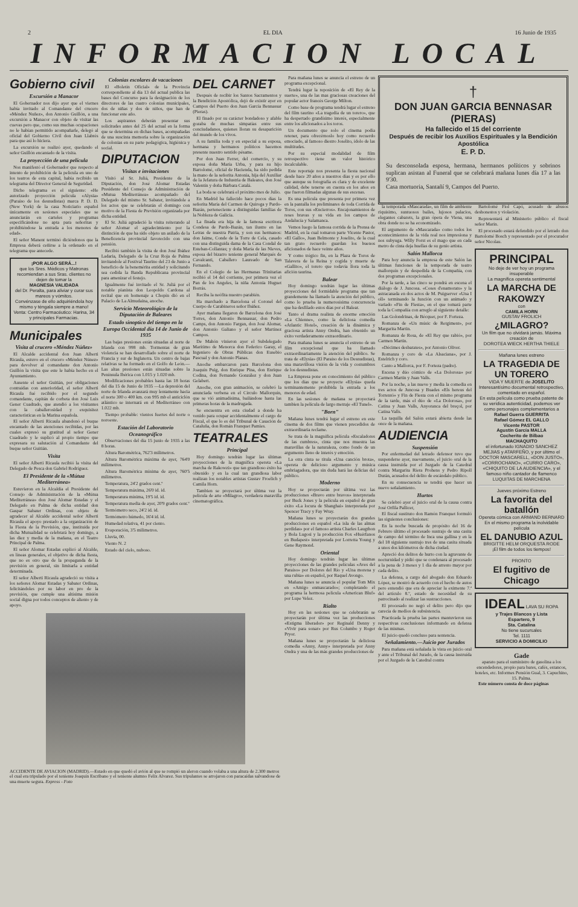2 EL DIA 16 Junio de 1935
INFORMACION LOCAL
Gobierno civil
Excursión a Manacor
El Gobernador nos dijo ayer que el viernes había invitado al Comandante del crucero «Méndez Nuñez», don Antonio Guillón, a una excursión a Manacor con objeto de visitar las cuevas pero que, como sus muchas ocupaciones no le habían permitido acompañarle, delegó al oficial del Gobierno Civil don Juan Llabrés para que así lo hiciera.
La excursión se realizó ayer, quedando el señor Guillón encantado de la visita.
La proyección de una película
Nos manifestó el Gobernador que respecto al intento de prohibición de la película en uno de los teatros de esta capital, había recibido un telegrama del Director General de Seguridad.
Dicho telegrama es el siguiente: «He autorizado proyección película «Alysia» (Paraíso de los desnudistas) marca P. D. D. (New York) de la casa Noticiario español únicamente en sesiones especiales que se anunciarán en carteles y programas especificándose no apta para señoritas y prohibiéndose la entrada a los menores de edad».
El señor Manent terminó diciéndonos que la Empresa deberá ceñirse a la ordenado en el telegrama que antecede.
¡POR ALGO SERÁ...!
que los Sres. Médicos y Matronas recomiendan a sus Sras. clientes no dejen de tomar la
MAGNESIA VALIDADA
del Dr. Peralta, para aliviar y curar sus mareos y vómitos.
Convénzase de ello adquiriéndola hoy mismo y téngala siempre a mano! Venta: Centro Farmacéutico: Harina, 34 y principales Farmacias.
Municipales
Visita al crucero «Méndez Núñez»
El Alcalde accidental don Juan Alberti Ricaula, estuvo en el crucero «Méndez Núnez» para devolver al comandante don Antonio Guillón la visita que este le había hecho en el Ayuntamiento.
Ausente el señor Guitián, por obligaciones contraídas con anterioridad, el señor Alberti Ricaula fué recibido por el segundo comandante, capitán de corbeta don José Luis Gener Cuadrado, que atendió a los visitantes con la caballerosidad y exquisitez características en la Marina española.
El señor Alberti Ricaula abandonó el buque encantado de las atenciones recibidas, por las cuales expresó su gratitud al señor Gener Cuadrado y le suplicó al propio tiempo que expresara su salutación al Comandante del buque señor Guitián.
Visita
El señor Alberti Ricaula recibió la visita del Delegado de Pesca don Gabriel Rodríguez.
El Presidente de la «Mútua Mediterránea»
Estuvieron en la Alcaldía el Presidente del Consejo de Administración de la «Mútua Mediterránea» don José Alomar Estadas y el Delegado en Palma de dicha entidad don Gaspar Sabater Ordinas, con objeto de agradecer al Alcalde accidental señor Alberti Ricaula el apoyo prestado a la organización de la Fiesta de la Previsión, que, instituída por dicha Mutualidad se celebrará hoy domingo, a las diez y media de la mañana, en el Teatro Principal de Palma.
El señor Alomar Estadas explicó al Alcalde, en líneas generales, el objetivo de dicha fiesta, que no es otro que de la propaganda de la previsión en general, sin limitarla a entidad determinada.
El señor Alberti Ricaula agradeció su visita a los señores Alomar Estadas y Sabater Ordinas, felicitándoles por su labor en pro de la previsión, que cumple una altísima misión social digna por todos conceptos de aliento y de apoyo.
Colonias escolares de vacaciones
El «Boletín Oficial» de la Provincia correspondiente al día 13 del actual publica las bases del Concurso para la designación de los directores de las cuatro colonias municipales, dos de niñas y dos de niños, que han de funcionar este año.
Los aspirantes deberán presentar sus solicitudes antes del 25 del actual en la forma que se determina en dichas bases, acompañadas de una suscinta memoria sobre la organización de colonias en su parte pedagógica, higiénica y social.
DIPUTACION
Visitas e invitaciones
Visitó al Sr. Juliá, Presidente de la Diputación, don José Alomar Estadas Presidente del Consejo de Administración de «Mutua Mediterránea» acompañado del Delegado del mismo Sr. Sabater, invitándole a los actos que se celebrarán el domingo con motivo de la Fiesta de Previsión organizada por dicha entidad.
El Sr. Juliá agradeció la visita reiterando al señor Alomar el agradecimiento por la distinción de que ha sido objeto un asilado de la Beneficencia provincial favorecido con una pensión.
Recibió también la visita de don José Ibáñez Ladaria, Delegado de la Cruz Roja de Palma invitandole al Festival Taurino del 23 de Junio a beneficio de la benemérita entidad y solicitando sea cedida la Banda Republicana provincial para amenizar el festejo.
Igualmente fué invitado el Sr. Juliá por el notable pianista don Leopoldo Cardona al recital que en homenaje a Chopín dió en el Palacio de La Almudaina, anoche.
Servicio Meteorológico de la Diputación de Baleares
Estado sinoptico del tiempo en la Europa Occidental día 14 de Junio de 1935
Las bajas presiones están situadas al norte de Irlanda con 998 mb. Tormentas de gran violencia se han desarrollado sobre el norte de Francia y sur de Inglaterra. Un centro de bajas relativas se ha formado en el Golfo de León.—Las altas presiones están situadas sobre la Península Ibérica con 1.015 y 1.020 mb.
Modificaciones probables hasta las 18 horas del día 15 de Junio de 1935 —La depresión del norte de Irlanda avanzará muy lentamente hacia el norte 300 o 400 km. con 995 mb el anticiclón atlántico se internará en el Mediterráneo con 1.022 mb.
Tiempo probable: vientos fuertes del norte o noroeste.
Estación del Laboratorio Oceanográfico
Observaciones del día 15 junio de 1935 a las 8 horas.
Altura Barométrica, 762'3 milimetros.
Altura Barométrica máxima de ayer, 764'0 milimetros.
Altura Barométrica mínima de ayer, 760'5 milimetros.
Temperatura, 24'2 grados cent.º
Temperatura máxima, 26'0 id. id.
Temperatura mínima, 19'5 id. id.
Temperatura media de ayer, 20'9 grados cent.º
Termómetro seco, 24'2 id. id.
Termómetro húmedo, 16'4 id. id.
Humedad relativa, 41 por ciento.
Evaporación, 3'5 milimetros.
Lluvia, 00.
Viento N. 2
Estado del cielo, nuboso.
DEL CARNET
Después de recibir los Santos Sacramentos y la Bendición Apostólica, dejó de existir ayer en Campos del Puerto don Juan García Bennassar (Pieras).
El finado por su carácter bondadoso y afable gozaba de muchas simpatías entre sus conciudadanos, quienes lloran su desaparición del mundo de los vivos.
A su familia toda y en especial a su esposa, hermana y hermanos políticos hacemos presente nuestro sentido pésame.
Por don Juan Ferrer, del comercio, y su esposa doña María Urba, y para su hijo Bartolomé, oficial de Hacienda, ha sido pedida la mano de la señorita Antonia, hija del Auxiliar de la Jefatura de Industria de Baleares, don José Valentín y doña Bárbara Catalá.
La boda se celebrará el próximo mes de Julio.
En Madrid ha fallecido hace pocos días la señorita María del Carmen de Quiroga y Pardo-Bazán, perteneciente a distinguidas familias de la Nobleza de Galicia.
La finada era hija de la famosa escritora Condesa de Pardo-Bazán, tan ilustre en las Letras de nuestra Patria, y son sus hermanos: don Jaime, Conde de la Torre de Cela, casado con una distinguida dama de la Casa Condal de Esteban-Collantas; y doña María de las Nieves, esposa del bizarro teniente general Marqués de Cavalcanti, Caballero Laureado de San Fernando.
En el Colegio de las Hermanas Trinitarias recibió el 14 del corriente, por primera vez el Pan de los Angeles, la niña Antonia Huguet Borrás.
Reciba la neófita nuestro parabién.
Ha marchado a Barcelona el Coronel del Cuerpo de Carabineros señor Ibáñez.
Ayer mañana llegaron de Barcelona don José Torres, don Antonio Bennassar, don Pedro Camps, don Antonio Fargan, don José Alomar, don Antonio Galiano y el señor Martínez Campos.
De Mahón vinieron ayer el Subdelegado Marítimo de Menorca don Federico Garay, el Ingeniero de Obras Públicas don Eusebio Pascual y don Antonio Planas.
Anoche embarcaron para Barcelona don Joaquín Puig, don Enrique Pina, don Enrique Codina, don Fernando González y don Juan Gelabert.
Anoche, con gran animación, se celebró la anunciada verbena en el Círculo Mallorquín, que se vió animadísima, bailándose hasta las primeras horas de la madrugada.
Se encuentra en esta ciudad a donde ha venido para ocupar accidentalmente el cargo de Fiscal, el que lo es del Tribunal de Casación de Cataluña, don Román Franquet Pamies.
TEATRALES
Principal
Hoy domingo tendrán lugar las últimas proyecciones de la magnífica opereta «La marcha de Rakowzi» que tan grandioso éxito ha obtenido y en la cual tan grandiosa labor realizan los notables artistas Gustav Froelich y Camila Horn.
Tambien se proyectará por última vez la película de arte «Milagro», verdadera maravilla cinematográfica.
ACCIDENTE DE AVIACION (MADRID).—Estado en que quedó el avión al que se rompió un aleron cuando volaba a una altura de 2.300 metros el cual era tripulado por el teniente Joaquín Escribano y el teniente alumno Felix Alvarez. Sus tripulantes se arrojaron con paracaídas salvandose de una muerte segura. Express - Foto
Para mañana lunes se anuncia el estreno de un programa excepcional.
Tendrá lugar la reposición de «El Rey de la suerte», una de las mas graciosas creaciones del popular actor francés George Milton.
Como base de programa tendrá lugar el estreno del film taurino «La tragedia de un torero», que ha despertado grandísimo interés, especialmente entre los aficionados a los toros.
Un documento que solo el cinema podía retener, para ofrecérnoslo hoy como recuerdo emociado, al famoso diestro Joselito, ídolo de las multitudes.
Por su especial modalidad de film retrospectivo tiene un valor histórico incalculable.
Este reportaje nos presenta la fiesta nacional desde hace 20 años a nuestros días y es por ello que aunque su fotografía es clara y de excelente calidad, debe tenerse en cuenta en los años en que fueron filmadas algunas de sus escenas.
Es una película que presenta por primera vez en la pantalla los preliminares de toda Corrida de Toros, con sus «Encierros». Encajonamientos de reses bravas y su vida en los campos de Andalucía y Salamanca.
Vemos luego la famosa corrida de la Prensa de Madrid, en la cual tomaron parte Vicente Pastor, «El Gallo», Juan Belmonte y Joselito, de la cual tan grato recuerdo guardan los buenos aficionados de hace veinte años.
Y como trégico fin, en la Plaza de Toros de Talavera de la Reina y cogida y muerte de «Gallito», el torero que todavía llora toda la afición taurina.
Balear
Hoy domingo tendrán lugar las últimas proyecciones del formidable programa que tan grandemente ha llamado la atención del público, como lo prueba la numerosísima concurrencia que ha desfilado estos días por el Balear.
Tanto el drama realista de enorme emoción «La Chienne», como la deliciosa comedia «Atlantic Hotel», creación de la dinámica y graciosa artista Anny Ondra, han obtenido un éxito verdaderamente extraordinario.
Para mañana lunes se anuncia el estreno de un film excepcional que ha llamado extraordinariamente la atención del público. Se trata de «Elysia» (El Paraíso de los Desnudistas), una maravillosa visión de la vida y costumbres de los desnudistas.
La Empresa pone en conocimiento del público que los días que se proyecte «Elysia» queda terminantemente prohibida la entrada a los menores de edad.
En las sesiones de mañana se proyectará tambien la película de largo metraje «El Tunel».
"Born"
Mañana lunes tendrá lugar el estreno en este cinema de dos films que vienen precedidos de extraordinaria reclame.
Se trata de la magnífica película «Escaladores de las cumbres», cinta que nos muestra las maravillas de la naturaleza, como fondo de un argumento lleno de interés y emoción.
La otra cinta se titula «Una canción brota», opereta de delicioso argumento y música embriagadora, que sin duda hará las delicias del público.
Moderno
Hoy se proyectarán por última vez las producciones «Bravo entre bravos» interpretada por Buck Jones y la película en español de gran éxito «La locura de Shanghai» interpretada por Spencer Tracy y Fay Wray.
Mañana lunes se proyectarán dos grandes producciones en español «La isla de las almas perdidas» por el famoso artista Charles Laugthon y Bola Lugosi y la producción Fox «Huérfanos en Budapest» interpretada por Lorretta Young y Gene Raymond.
Oriental
Hoy domingo tendrán lugar las últimas proyecciones de las grandes películas «Aves del Paraíso» por Dolores del Río y «Una morena y una rubia» en español, por Raquel Avongo.
Mañana lunes se anuncia el popular Tom Mix en «Amigo enmascarado»; completando el programa la hermosa película «American Bluf» por Lupe Velez.
Rialto
Hoy en las sesiones que se celebrarán se proyectarán por última vez las producciones «Estigma liberador» por Reginald Denny y «Vivir para sonar» por Rus Columbo y Roger Pryor.
Mañana lunes se proyectarán la deliciosa comedia «Anny, Anny» interpretada por Anny Ondra y una de las más grandes producciones de
†
DON JUAN GARCIA BENNASAR (PIERAS)
Ha fallecido el 15 del corriente
Después de recibir los Auxilios Espirituales y la Bendición Apostólica
E. P. D.
Su desconsolada esposa, hermana, hermanos políticos y sobrinos suplican asistan al Funeral que se celebrará mañana lunes día 17 a las 9'30.
Casa mortuoria, Santañí 9, Campos del Puerto.
la temporada «Mascarada», un film de ambiente riquísimo, suntuosos bailes, lujosos palacios, elegantes cabarets, la gran ópera de Viena, una obra donde no se ha economizado.
El argumento de «Mascarada» como todos los acontecimientos de la vida real nos impresiona y nos subyuga. Willy Forst es el mago que en cada metro de cinta deja huellas de su genio artista.
Salón Mallorca
Para hoy anuncia la empresa de este Salón las últimas funciones de la temporada de teatro mallorquín y de despedida de la Compañía, con dos programas excepcionales.
Por la tarde, a las cinco se pondrá en escena el diálogo de J. Juncosa. «Coses d'enamorats» y la astracanada en dos actos de M. Puigserver «Una I oll» terminando la función con un animado y variado «Fin de Fiesta», en el que tomará parte toda la Compañía con arreglo al siguiente detalle:
Las Golondrinas, de Bécquer, por F. Forteza.
Romanza de «Un músic de Retgiment», por Margarita Martin.
Romanza de Rosa, de «El Rey que rabió», por Carmen Martin.
«Décimes desbarates», por Antonio Oliver.
Romanza y coro de «La Alsaciana», por J. Estelrich y coro.
Canto a Mallorca, por F. Forteza (padre).
Escena y dúo cómico de «La Dolorosa» por Carmen Martin y Juan Valls.
Por la noche, a las nueve y media la comedia en tres actos de Juncosa y Buades «Els hereus del Torrentó» y Fin de Fiesta con el mismo programa de la tarde, más el dúo de «La Dolorosa», por Catina y Juan Valls, Anyoranca del breçol, por Catina Valls.
La taquilla del Salón estará abierta desde las once de la mañana.
AUDIENCIA
Suspensión
Por enfermedad del letrado defensor tuvo que suspenderse ayer, nuevamente, el juicio oral de la causa instruida por el Juzgado de la Catedral contra Margarita Riera Prohens y Pedro Ripoll Durán, acusados del delito de escándalo público.
En su consecuencia se tendrá que hacer un nuevo señalamiento.
Hurtos
Se celebró ayer el juicio oral de la causa contra José Orfila Pallicer,
El fiscal sustituto don Ramón Franquet formuló las siguientes conclusiones:
En la noche buscada de propósito del 16 de Febrero último el procesado sustrajo de una casita de campo del término de Inca una gallina y en la del 18 siguiente sustrajo tres de una casita situada a unos dos kilómetros de dicha ciudad.
Apreció dos delitos de hurto con la agravante de nocturnidad y pidió que se condenara al procesado a la pena de 3 meses y 1 día de arresto mayor por cada delito.
La defensa, a cargo del abogado don Eduardo López, se mostró de acuerdo con el hecho de autos pero entendió que era de apreciar la eximente 7.ª del artículo 8.º, estado de necesidad de su patrocinado al realizar las sustracciones.
El procesado no negó el delito pero dijo que carecía de medios de subsistencia.
Practicada la prueba las partes mantuvieron sus respectivas conclusiones informando en defensa de las mismas.
El juicio quedó concluso para sentencia.
Señalamiento.—Juicio por Jurados
Para mañana está señalada la vista en juicio oral y ante el Tribunal del Jurado, de la causa instruída por el Juzgado de la Catedral contra
Bartolomé Fiol Capó, acusado de abusos deshonestos y violación.
Representará al Ministerio público el fiscal señor Marín.
El procesado estará defendido por el letrado don Bartolomé Bosch y representado por el procurador señor Nicolau.
PRINCIPAL
No deje de ver hoy un programa insuperable
La magnífica opereta sentimental
LA MARCHA DE RAKOWZY
con
CAMILA HORN
GUSTAV FROLICH
¿MILAGRO?
Un film que no olvidará jamás. Máxima creación de
DOROTEA WIECK HERTHA THIELE
Mañana lunes estreno
LA TRAGEDIA DE UN TORERO
VIDA Y MUERTE de JOSELITO
Interesantísimo documental retrospectivo, comentado en español.
En esta película como prueba patente de su verídica autenticidad, podemos ver como personajes complementarios a
Rafael Guerra GUERRITA
Rafael Gómez EL GALLO
Vicente PASTOR
Agustín García MALLA
Cocherito de Bilbao
MACHAQUITO
el infortunado IGNADIO SANCHEZ MEJIAS y ATARFEÑO, y por último el DOCTOR MASCARELL, «DON JUSTO», «CORROCHANO», «CURRO CARO», «CHIQUITO DE LA AUDIENCIA», y el famoso niño cantador de flamenco LUQUITAS DE MARCHENA
Jueves próximo Estreno
La favorita del batallón
Opereta cómica con ARMAND BERNARD
En el mismo programa la inolvidable película
EL DANUBIO AZUL
BRIGITTE HELM ORQUESTA RODE
¡El film de todos los tiempos!
PRONTO
El fugitivo de Chicago
IDEAL LAVA SU ROPA
y Trajes Blancos y Lista
Espartero, 9
Sta. Catalina
No tiene sucursales
Tel. 1111
SERVICIO A DOMICILIO
Gade
aparato para el suministro de gasolina a los encendedores, propio para bares, cafés, estancos, hoteles, etc. Informes Pensión Gual, 3. Capuchino, 15. Palma.
Este número consta de doce páginas